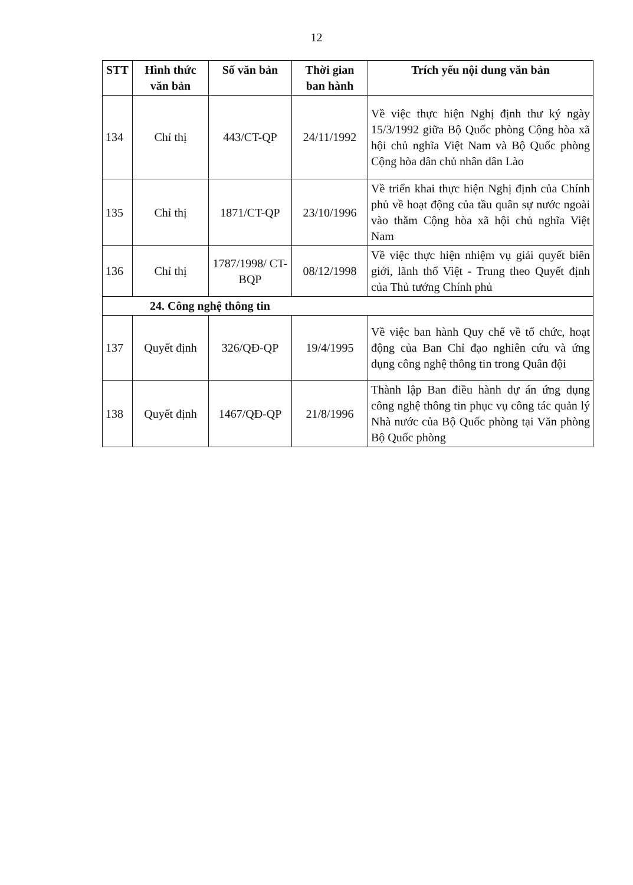12
| STT | Hình thức văn bản | Số văn bản | Thời gian ban hành | Trích yếu nội dung văn bản |
| --- | --- | --- | --- | --- |
| 134 | Chỉ thị | 443/CT-QP | 24/11/1992 | Về việc thực hiện Nghị định thư ký ngày 15/3/1992 giữa Bộ Quốc phòng Cộng hòa xã hội chủ nghĩa Việt Nam và Bộ Quốc phòng Cộng hòa dân chủ nhân dân Lào |
| 135 | Chỉ thị | 1871/CT-QP | 23/10/1996 | Về triển khai thực hiện Nghị định của Chính phủ về hoạt động của tầu quân sự nước ngoài vào thăm Cộng hòa xã hội chủ nghĩa Việt Nam |
| 136 | Chỉ thị | 1787/1998/ CT-BQP | 08/12/1998 | Về việc thực hiện nhiệm vụ giải quyết biên giới, lãnh thổ Việt - Trung theo Quyết định của Thủ tướng Chính phủ |
| 24. Công nghệ thông tin | | | | |
| 137 | Quyết định | 326/QĐ-QP | 19/4/1995 | Về việc ban hành Quy chế về tổ chức, hoạt động của Ban Chỉ đạo nghiên cứu và ứng dụng công nghệ thông tin trong Quân đội |
| 138 | Quyết định | 1467/QĐ-QP | 21/8/1996 | Thành lập Ban điều hành dự án ứng dụng công nghệ thông tin phục vụ công tác quản lý Nhà nước của Bộ Quốc phòng tại Văn phòng Bộ Quốc phòng |